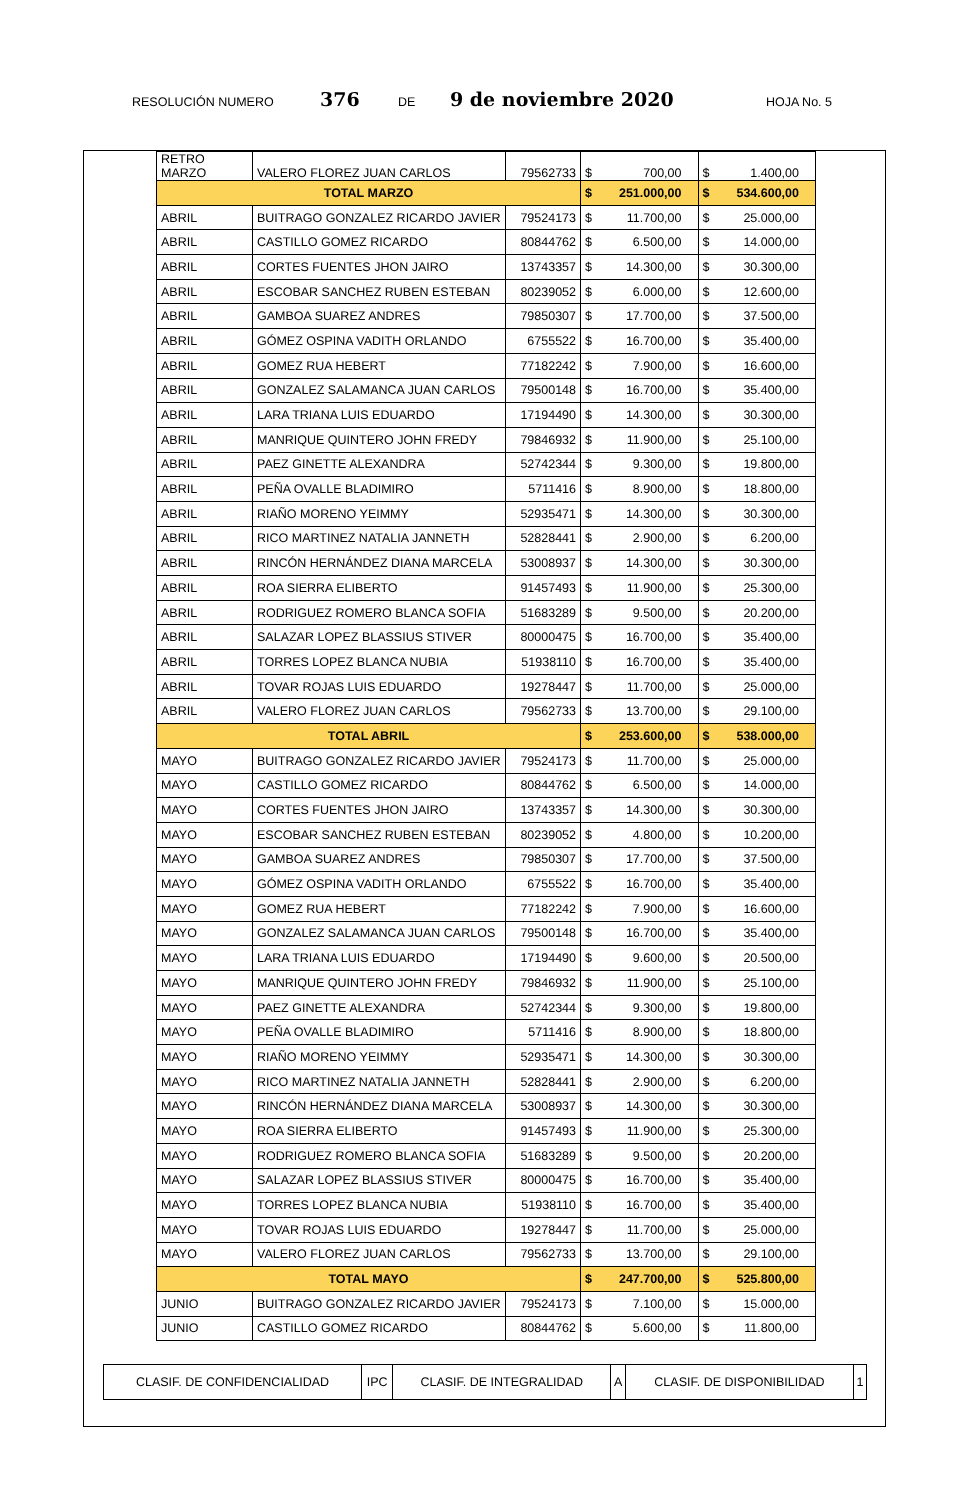RESOLUCIÓN NUMERO 376 DE 9 de noviembre 2020 HOJA No. 5
| RETRO MARZO | VALERO FLOREZ JUAN CARLOS | 79562733 | $ | 700,00 | $ | 1.400,00 |
| TOTAL MARZO | | | $ | 251.000,00 | $ | 534.600,00 |
| ABRIL | BUITRAGO GONZALEZ RICARDO JAVIER | 79524173 | $ | 11.700,00 | $ | 25.000,00 |
| ABRIL | CASTILLO GOMEZ RICARDO | 80844762 | $ | 6.500,00 | $ | 14.000,00 |
| ABRIL | CORTES FUENTES JHON JAIRO | 13743357 | $ | 14.300,00 | $ | 30.300,00 |
| ABRIL | ESCOBAR SANCHEZ RUBEN ESTEBAN | 80239052 | $ | 6.000,00 | $ | 12.600,00 |
| ABRIL | GAMBOA SUAREZ ANDRES | 79850307 | $ | 17.700,00 | $ | 37.500,00 |
| ABRIL | GÓMEZ OSPINA VADITH ORLANDO | 6755522 | $ | 16.700,00 | $ | 35.400,00 |
| ABRIL | GOMEZ RUA HEBERT | 77182242 | $ | 7.900,00 | $ | 16.600,00 |
| ABRIL | GONZALEZ SALAMANCA JUAN CARLOS | 79500148 | $ | 16.700,00 | $ | 35.400,00 |
| ABRIL | LARA TRIANA LUIS EDUARDO | 17194490 | $ | 14.300,00 | $ | 30.300,00 |
| ABRIL | MANRIQUE QUINTERO JOHN FREDY | 79846932 | $ | 11.900,00 | $ | 25.100,00 |
| ABRIL | PAEZ GINETTE ALEXANDRA | 52742344 | $ | 9.300,00 | $ | 19.800,00 |
| ABRIL | PEÑA OVALLE BLADIMIRO | 5711416 | $ | 8.900,00 | $ | 18.800,00 |
| ABRIL | RIAÑO MORENO YEIMMY | 52935471 | $ | 14.300,00 | $ | 30.300,00 |
| ABRIL | RICO MARTINEZ NATALIA JANNETH | 52828441 | $ | 2.900,00 | $ | 6.200,00 |
| ABRIL | RINCÓN HERNÁNDEZ DIANA MARCELA | 53008937 | $ | 14.300,00 | $ | 30.300,00 |
| ABRIL | ROA SIERRA ELIBERTO | 91457493 | $ | 11.900,00 | $ | 25.300,00 |
| ABRIL | RODRIGUEZ ROMERO BLANCA SOFIA | 51683289 | $ | 9.500,00 | $ | 20.200,00 |
| ABRIL | SALAZAR LOPEZ BLASSIUS STIVER | 80000475 | $ | 16.700,00 | $ | 35.400,00 |
| ABRIL | TORRES LOPEZ BLANCA NUBIA | 51938110 | $ | 16.700,00 | $ | 35.400,00 |
| ABRIL | TOVAR ROJAS LUIS EDUARDO | 19278447 | $ | 11.700,00 | $ | 25.000,00 |
| ABRIL | VALERO FLOREZ JUAN CARLOS | 79562733 | $ | 13.700,00 | $ | 29.100,00 |
| TOTAL ABRIL | | | $ | 253.600,00 | $ | 538.000,00 |
| MAYO | BUITRAGO GONZALEZ RICARDO JAVIER | 79524173 | $ | 11.700,00 | $ | 25.000,00 |
| MAYO | CASTILLO GOMEZ RICARDO | 80844762 | $ | 6.500,00 | $ | 14.000,00 |
| MAYO | CORTES FUENTES JHON JAIRO | 13743357 | $ | 14.300,00 | $ | 30.300,00 |
| MAYO | ESCOBAR SANCHEZ RUBEN ESTEBAN | 80239052 | $ | 4.800,00 | $ | 10.200,00 |
| MAYO | GAMBOA SUAREZ ANDRES | 79850307 | $ | 17.700,00 | $ | 37.500,00 |
| MAYO | GÓMEZ OSPINA VADITH ORLANDO | 6755522 | $ | 16.700,00 | $ | 35.400,00 |
| MAYO | GOMEZ RUA HEBERT | 77182242 | $ | 7.900,00 | $ | 16.600,00 |
| MAYO | GONZALEZ SALAMANCA JUAN CARLOS | 79500148 | $ | 16.700,00 | $ | 35.400,00 |
| MAYO | LARA TRIANA LUIS EDUARDO | 17194490 | $ | 9.600,00 | $ | 20.500,00 |
| MAYO | MANRIQUE QUINTERO JOHN FREDY | 79846932 | $ | 11.900,00 | $ | 25.100,00 |
| MAYO | PAEZ GINETTE ALEXANDRA | 52742344 | $ | 9.300,00 | $ | 19.800,00 |
| MAYO | PEÑA OVALLE BLADIMIRO | 5711416 | $ | 8.900,00 | $ | 18.800,00 |
| MAYO | RIAÑO MORENO YEIMMY | 52935471 | $ | 14.300,00 | $ | 30.300,00 |
| MAYO | RICO MARTINEZ NATALIA JANNETH | 52828441 | $ | 2.900,00 | $ | 6.200,00 |
| MAYO | RINCÓN HERNÁNDEZ DIANA MARCELA | 53008937 | $ | 14.300,00 | $ | 30.300,00 |
| MAYO | ROA SIERRA ELIBERTO | 91457493 | $ | 11.900,00 | $ | 25.300,00 |
| MAYO | RODRIGUEZ ROMERO BLANCA SOFIA | 51683289 | $ | 9.500,00 | $ | 20.200,00 |
| MAYO | SALAZAR LOPEZ BLASSIUS STIVER | 80000475 | $ | 16.700,00 | $ | 35.400,00 |
| MAYO | TORRES LOPEZ BLANCA NUBIA | 51938110 | $ | 16.700,00 | $ | 35.400,00 |
| MAYO | TOVAR ROJAS LUIS EDUARDO | 19278447 | $ | 11.700,00 | $ | 25.000,00 |
| MAYO | VALERO FLOREZ JUAN CARLOS | 79562733 | $ | 13.700,00 | $ | 29.100,00 |
| TOTAL MAYO | | | $ | 247.700,00 | $ | 525.800,00 |
| JUNIO | BUITRAGO GONZALEZ RICARDO JAVIER | 79524173 | $ | 7.100,00 | $ | 15.000,00 |
| JUNIO | CASTILLO GOMEZ RICARDO | 80844762 | $ | 5.600,00 | $ | 11.800,00 |
| CLASIF. DE CONFIDENCIALIDAD | IPC | CLASIF. DE INTEGRALIDAD | A | CLASIF. DE DISPONIBILIDAD | 1 |